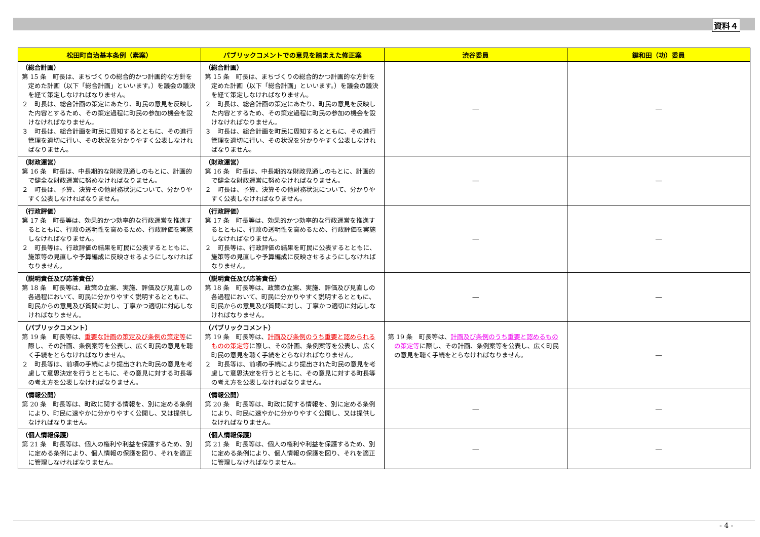資料４
| 松田町自治基本条例（素案） | パブリックコメントでの意見を踏まえた修正案 | 渋谷委員 | 鍵和田（功）委員 |
| --- | --- | --- | --- |
| （総合計画） 第 15 条 町長は、まちづくりの総合的かつ計画的な方針を定めた計画（以下「総合計画」といいます。）を議会の議決を経て策定しなければなりません。 ２ 町長は、総合計画の策定にあたり、町民の意見を反映した内容とするため、その策定過程に町民の参加の機会を設けなければなりません。 ３ 町長は、総合計画を町民に周知するとともに、その進行管理を適切に行い、その状況を分かりやすく公表しなければなりません。 | （総合計画） 第 15 条 町長は、まちづくりの総合的かつ計画的な方針を定めた計画（以下「総合計画」といいます。）を議会の議決を経て策定しなければなりません。 ２ 町長は、総合計画の策定にあたり、町民の意見を反映した内容とするため、その策定過程に町民の参加の機会を設けなければなりません。 ３ 町長は、総合計画を町民に周知するとともに、その進行管理を適切に行い、その状況を分かりやすく公表しなければなりません。 | ― | ― |
| （財政運営） 第 16 条 町長は、中長期的な財政見通しのもとに、計画的で健全な財政運営に努めなければなりません。 ２ 町長は、予算、決算その他財務状況について、分かりやすく公表しなければなりません。 | （財政運営） 第 16 条 町長は、中長期的な財政見通しのもとに、計画的で健全な財政運営に努めなければなりません。 ２ 町長は、予算、決算その他財務状況について、分かりやすく公表しなければなりません。 | ― | ― |
| （行政評価） 第 17 条 町長等は、効果的かつ効率的な行政運営を推進するとともに、行政の透明性を高めるため、行政評価を実施しなければなりません。 ２ 町長等は、行政評価の結果を町民に公表するとともに、施策等の見直しや予算編成に反映させるようにしなければなりません。 | （行政評価） 第 17 条 町長等は、効果的かつ効率的な行政運営を推進するとともに、行政の透明性を高めるため、行政評価を実施しなければなりません。 ２ 町長等は、行政評価の結果を町民に公表するとともに、施策等の見直しや予算編成に反映させるようにしなければなりません。 | ― | ― |
| （説明責任及び応答責任） 第 18 条 町長等は、政策の立案、実施、評価及び見直しの各過程において、町民に分かりやすく説明するとともに、町民からの意見及び質問に対し、丁寧かつ適切に対応しなければなりません。 | （説明責任及び応答責任） 第 18 条 町長等は、政策の立案、実施、評価及び見直しの各過程において、町民に分かりやすく説明するとともに、町民からの意見及び質問に対し、丁寧かつ適切に対応しなければなりません。 | ― | ― |
| （パブリックコメント） 第 19 条 町長等は、 重要な計画の策定及び条例の策定等 に際し、その計画、条例案等を公表し、広く町民の意見を聴く手続をとらなければなりません。 ２ 町長等は、前項の手続により提出された町民の意見を考慮して意思決定を行うとともに、その意見に対する町長等の考え方を公表しなければなりません。 | （パブリックコメント） 第 19 条 町長等は、 計画及び条例のうち重要と認められるものの策定等 に際し、その計画、条例案等を公表し、広く町民の意見を聴く手続をとらなければなりません。 ２ 町長等は、前項の手続により提出された町民の意見を考慮して意思決定を行うとともに、その意見に対する町長等の考え方を公表しなければなりません。 | 第 19 条 町長等は、 計画及び条例のうち重要と認めるものの策定等 に際し、その計画、条例案等を公表し、広く町民の意見を聴く手続をとらなければなりません。 | ― |
| （情報公開） 第 20 条 町長等は、町政に関する情報を、別に定める条例により、町民に速やかに分かりやすく公開し、又は提供しなければなりません。 | （情報公開） 第 20 条 町長等は、町政に関する情報を、別に定める条例により、町民に速やかに分かりやすく公開し、又は提供しなければなりません。 | ― | ― |
| （個人情報保護） 第 21 条 町長等は、個人の権利や利益を保護するため、別に定める条例により、個人情報の保護を図り、それを適正に管理しなければなりません。 | （個人情報保護） 第 21 条 町長等は、個人の権利や利益を保護するため、別に定める条例により、個人情報の保護を図り、それを適正に管理しなければなりません。 | ― | ― |
- 4 -